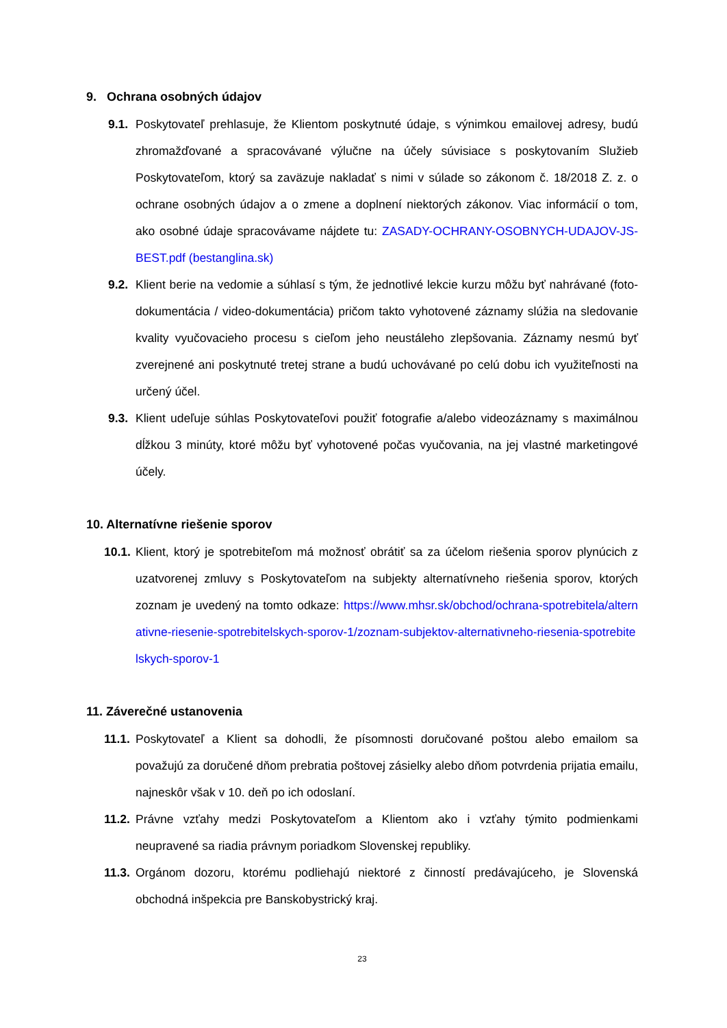9. Ochrana osobných údajov
9.1. Poskytovateľ prehlasuje, že Klientom poskytnuté údaje, s výnimkou emailovej adresy, budú zhromažďované a spracovávané výlučne na účely súvisiace s poskytovaním Služieb Poskytovateľom, ktorý sa zaväzuje nakladať s nimi v súlade so zákonom č. 18/2018 Z. z. o ochrane osobných údajov a o zmene a doplnení niektorých zákonov. Viac informácií o tom, ako osobné údaje spracovávame nájdete tu: ZASADY-OCHRANY-OSOBNYCH-UDAJOV-JS-BEST.pdf (bestanglina.sk)
9.2. Klient berie na vedomie a súhlasí s tým, že jednotlivé lekcie kurzu môžu byť nahrávané (foto-dokumentácia / video-dokumentácia) pričom takto vyhotovené záznamy slúžia na sledovanie kvality vyučovacieho procesu s cieľom jeho neustáleho zlepšovania. Záznamy nesmú byť zverejnené ani poskytnuté tretej strane a budú uchovávané po celú dobu ich využiteľnosti na určený účel.
9.3. Klient udeľuje súhlas Poskytovateľovi použiť fotografie a/alebo videozáznamy s maximálnou dĺžkou 3 minúty, ktoré môžu byť vyhotovené počas vyučovania, na jej vlastné marketingové účely.
10. Alternatívne riešenie sporov
10.1. Klient, ktorý je spotrebiteľom má možnosť obrátiť sa za účelom riešenia sporov plynúcich z uzatvorenej zmluvy s Poskytovateľom na subjekty alternatívneho riešenia sporov, ktorých zoznam je uvedený na tomto odkaze: https://www.mhsr.sk/obchod/ochrana-spotrebitela/alternativne-riesenie-spotrebitelskych-sporov-1/zoznam-subjektov-alternativneho-riesenia-spotrebitelskych-sporov-1
11. Záverečné ustanovenia
11.1. Poskytovateľ a Klient sa dohodli, že písomnosti doručované poštou alebo emailom sa považujú za doručené dňom prebratia poštovej zásielky alebo dňom potvrdenia prijatia emailu, najneskôr však v 10. deň po ich odoslaní.
11.2. Právne vzťahy medzi Poskytovateľom a Klientom ako i vzťahy týmito podmienkami neupravené sa riadia právnym poriadkom Slovenskej republiky.
11.3. Orgánom dozoru, ktorému podliehajú niektoré z činností predávajúceho, je Slovenská obchodná inšpekcia pre Banskobystrický kraj.
23